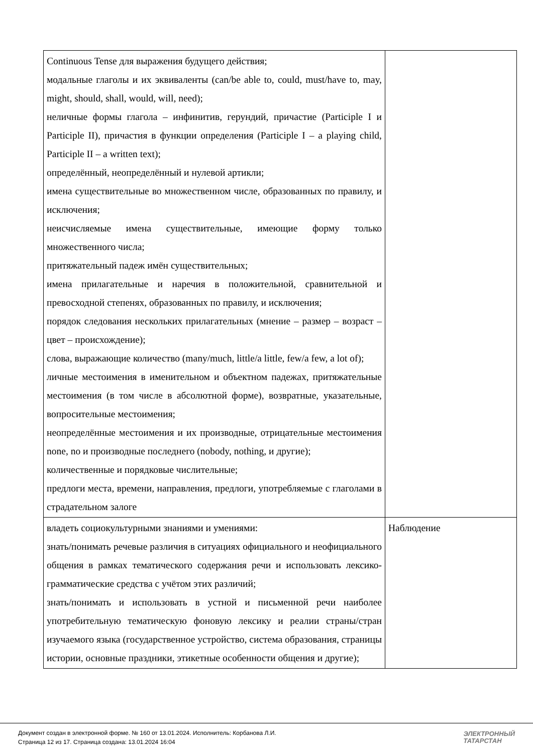| Continuous Tense для выражения будущего действия; модальные глаголы и их эквиваленты (can/be able to, could, must/have to, may, might, should, shall, would, will, need); неличные формы глагола – инфинитив, герундий, причастие (Participle I и Participle II), причастия в функции определения (Participle I – a playing child, Participle II – a written text); определённый, неопределённый и нулевой артикли; имена существительные во множественном числе, образованных по правилу, и исключения; неисчисляемые имена существительные, имеющие форму только множественного числа; притяжательный падеж имён существительных; имена прилагательные и наречия в положительной, сравнительной и превосходной степенях, образованных по правилу, и исключения; порядок следования нескольких прилагательных (мнение – размер – возраст – цвет – происхождение); слова, выражающие количество (many/much, little/a little, few/a few, a lot of); личные местоимения в именительном и объектном падежах, притяжательные местоимения (в том числе в абсолютной форме), возвратные, указательные, вопросительные местоимения; неопределённые местоимения и их производные, отрицательные местоимения none, no и производные последнего (nobody, nothing, и другие); количественные и порядковые числительные; предлоги места, времени, направления, предлоги, употребляемые с глаголами в страдательном залоге | |
| владеть социокультурными знаниями и умениями: знать/понимать речевые различия в ситуациях официального и неофициального общения в рамках тематического содержания речи и использовать лексико-грамматические средства с учётом этих различий; знать/понимать и использовать в устной и письменной речи наиболее употребительную тематическую фоновую лексику и реалии страны/стран изучаемого языка (государственное устройство, система образования, страницы истории, основные праздники, этикетные особенности общения и другие); | Наблюдение |
Документ создан в электронной форме. № 160 от 13.01.2024. Исполнитель: Корбанова Л.И.
Страница 12 из 17. Страница создана: 13.01.2024 16:04
ЭЛЕКТРОННЫЙ
ТАТАРСТАН